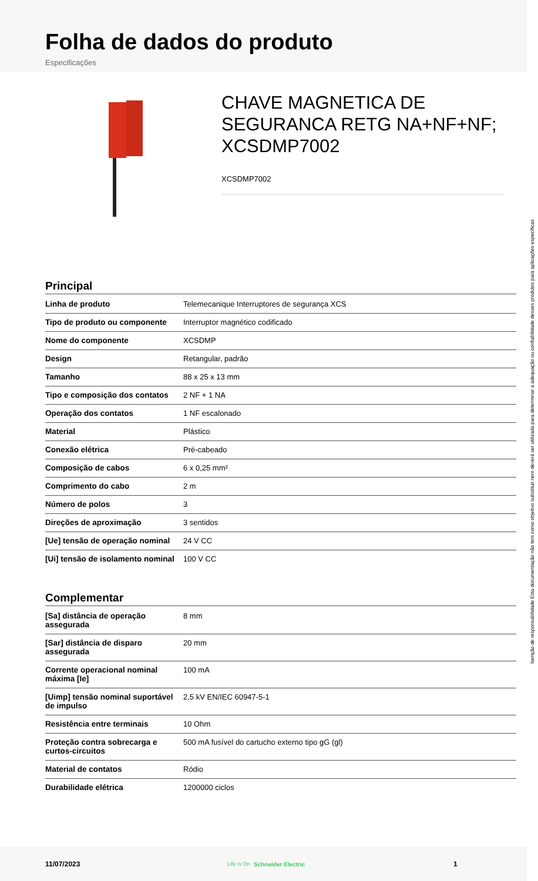Folha de dados do produto
Especificações
CHAVE MAGNETICA DE SEGURANCA RETG NA+NF+NF; XCSDMP7002
XCSDMP7002
Principal
| Linha de produto | Telemecanique Interruptores de segurança XCS |
| Tipo de produto ou componente | Interruptor magnético codificado |
| Nome do componente | XCSDMP |
| Design | Retangular, padrão |
| Tamanho | 88 x 25 x 13 mm |
| Tipo e composição dos contatos | 2 NF + 1 NA |
| Operação dos contatos | 1 NF escalonado |
| Material | Plástico |
| Conexão elétrica | Pré-cabeado |
| Composição de cabos | 6 x 0,25 mm² |
| Comprimento do cabo | 2 m |
| Número de polos | 3 |
| Direções de aproximação | 3 sentidos |
| [Ue] tensão de operação nominal | 24 V CC |
| [Ui] tensão de isolamento nominal | 100 V CC |
Complementar
| [Sa] distância de operação assegurada | 8 mm |
| [Sar] distância de disparo assegurada | 20 mm |
| Corrente operacional nominal máxima [Ie] | 100 mA |
| [Uimp] tensão nominal suportável de impulso | 2,5 kV EN/IEC 60947-5-1 |
| Resistência entre terminais | 10 Ohm |
| Proteção contra sobrecarga e curtos-circuitos | 500 mA fusível do cartucho externo tipo gG (gl) |
| Material de contatos | Ródio |
| Durabilidade elétrica | 1200000 ciclos |
Isenção de responsabilidade Esta documentação não tem como objetivo substituir nem deverá ser utilizada para determinar a adequação ou confiabilidade desses produtos para aplicações específicas
11/07/2023 Life Is On Schneider Electric 1